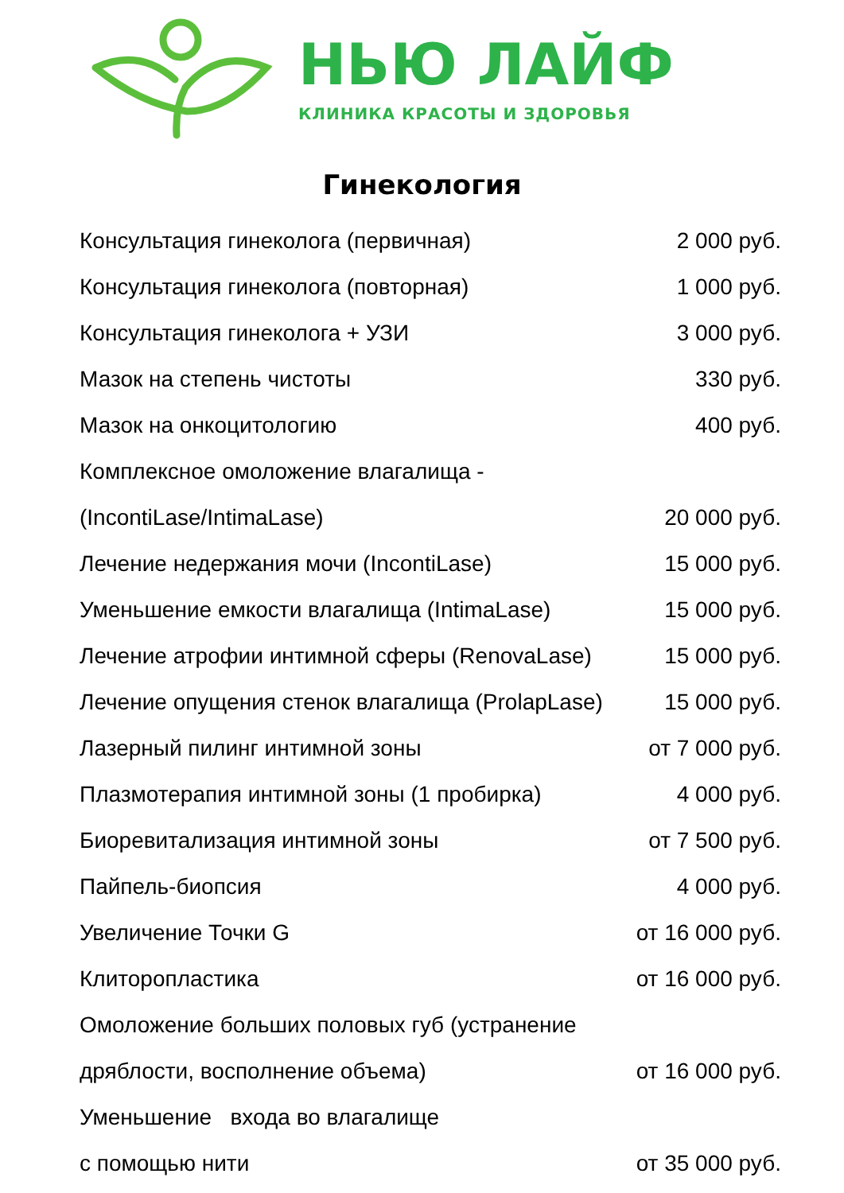НЬЮ ЛАЙФ
КЛИНИКА КРАСОТЫ И ЗДОРОВЬЯ
Гинекология
| Консультация гинеколога (первичная) | 2 000 руб. |
| Консультация гинеколога (повторная) | 1 000 руб. |
| Консультация гинеколога + УЗИ | 3 000 руб. |
| Мазок на степень чистоты | 330 руб. |
| Мазок на онкоцитологию | 400 руб. |
| Комплексное омоложение влагалища - | |
| (IncontiLase/IntimaLase) | 20 000 руб. |
| Лечение недержания мочи (IncontiLase) | 15 000 руб. |
| Уменьшение емкости влагалища (IntimaLase) | 15 000 руб. |
| Лечение атрофии интимной сферы (RenovaLase) | 15 000 руб. |
| Лечение опущения стенок влагалища (ProlapLase) | 15 000 руб. |
| Лазерный пилинг интимной зоны | от 7 000 руб. |
| Плазмотерапия интимной зоны (1 пробирка) | 4 000 руб. |
| Биоревитализация интимной зоны | от 7 500 руб. |
| Пайпель-биопсия | 4 000 руб. |
| Увеличение Точки G | от 16 000 руб. |
| Клиторопластика | от 16 000 руб. |
| Омоложение больших половых губ (устранение | |
| дряблости, восполнение объема) | от 16 000 руб. |
| Уменьшение входа во влагалище | |
| с помощью нити | от 35 000 руб. |